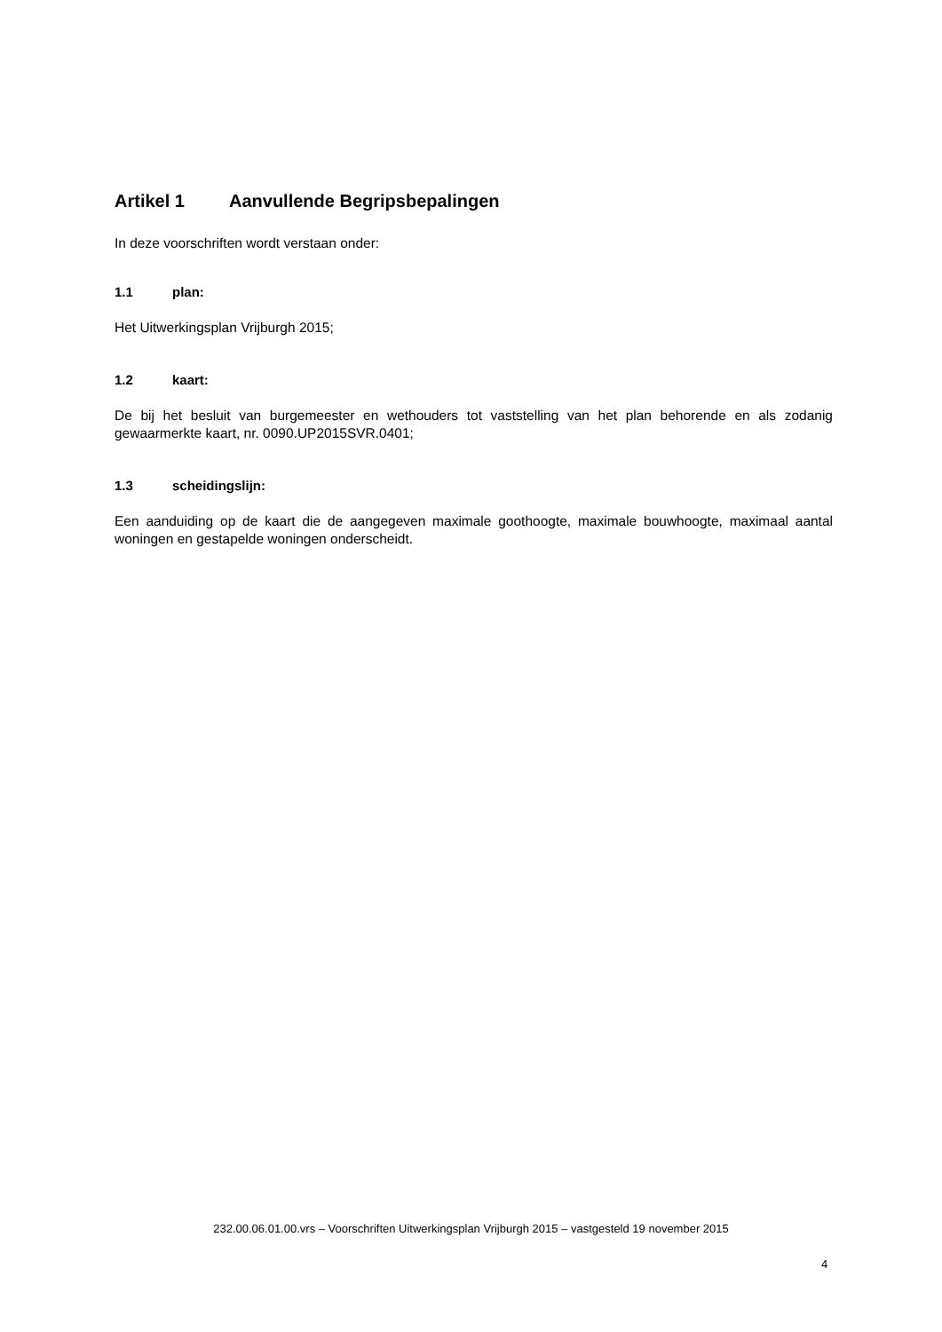Artikel 1 Aanvullende Begripsbepalingen
In deze voorschriften wordt verstaan onder:
1.1 plan:
Het Uitwerkingsplan Vrijburgh 2015;
1.2 kaart:
De bij het besluit van burgemeester en wethouders tot vaststelling van het plan behorende en als zodanig gewaarmerkte kaart, nr. 0090.UP2015SVR.0401;
1.3 scheidingslijn:
Een aanduiding op de kaart die de aangegeven maximale goothoogte, maximale bouwhoogte, maximaal aantal woningen en gestapelde woningen onderscheidt.
232.00.06.01.00.vrs – Voorschriften Uitwerkingsplan Vrijburgh 2015 – vastgesteld 19 november 2015
4